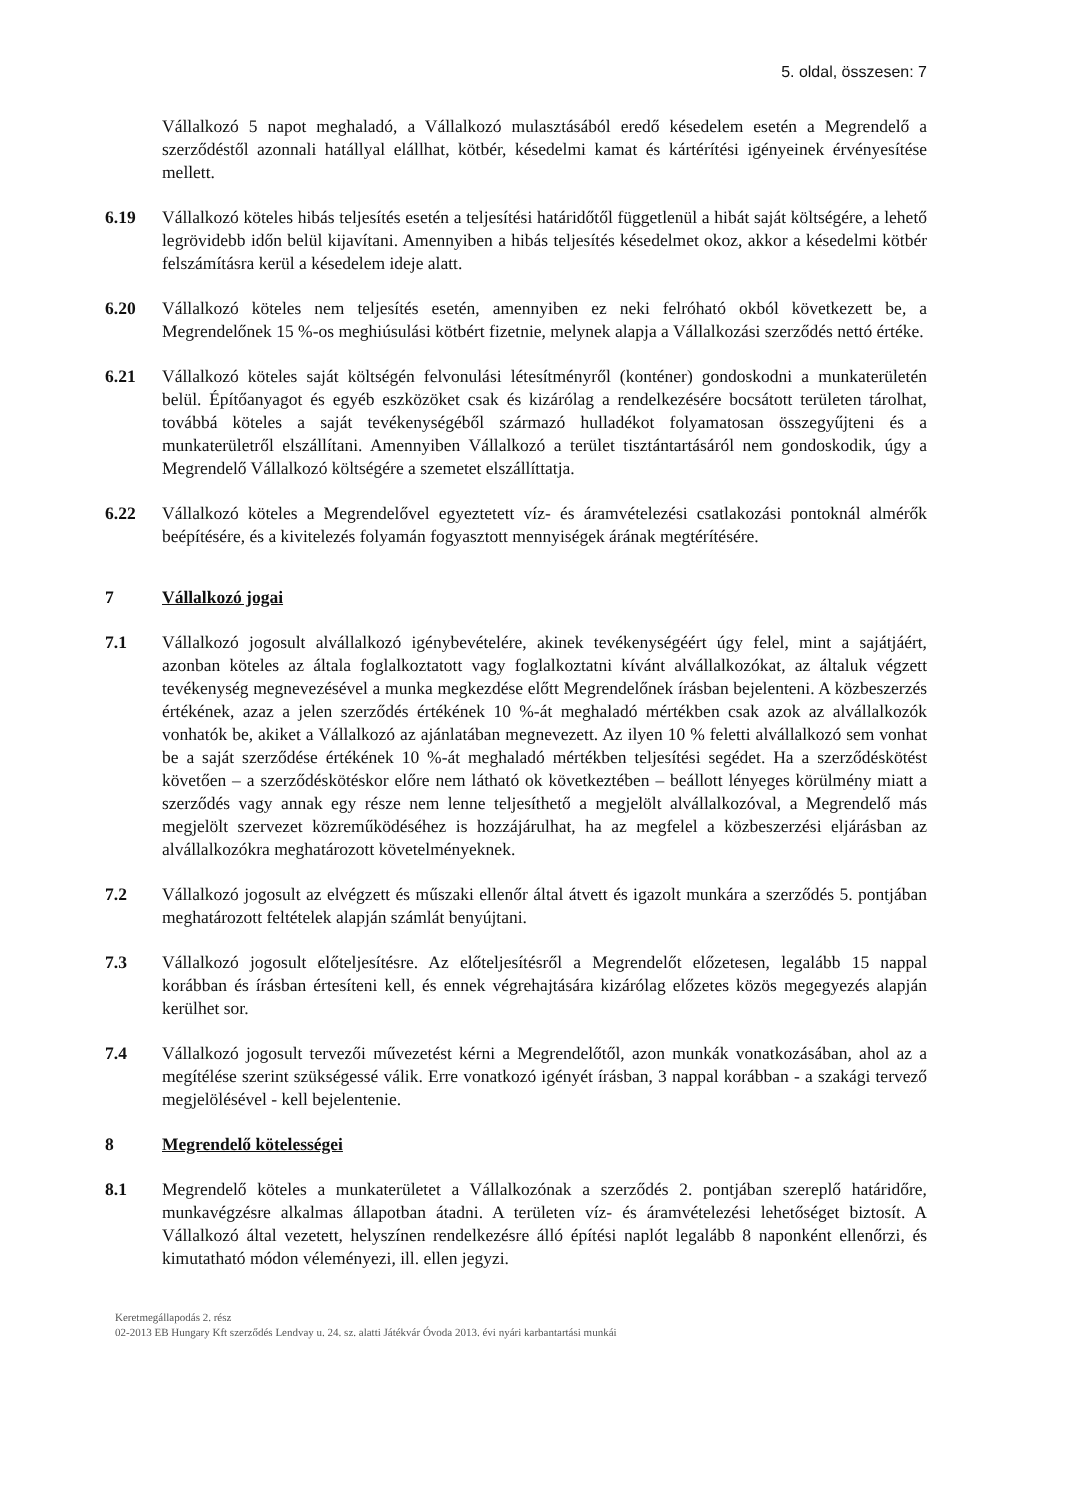5. oldal, összesen: 7
Vállalkozó 5 napot meghaladó, a Vállalkozó mulasztásából eredő késedelem esetén a Megrendelő a szerződéstől azonnali hatállyal elállhat, kötbér, késedelmi kamat és kártérítési igényeinek érvényesítése mellett.
6.19 Vállalkozó köteles hibás teljesítés esetén a teljesítési határidőtől függetlenül a hibát saját költségére, a lehető legrövidebb időn belül kijavítani. Amennyiben a hibás teljesítés késedelmet okoz, akkor a késedelmi kötbér felszámításra kerül a késedelem ideje alatt.
6.20 Vállalkozó köteles nem teljesítés esetén, amennyiben ez neki felróható okból következett be, a Megrendelőnek 15 %-os meghiúsulási kötbért fizetnie, melynek alapja a Vállalkozási szerződés nettó értéke.
6.21 Vállalkozó köteles saját költségén felvonulási létesítményről (konténer) gondoskodni a munkaterületén belül. Építőanyagot és egyéb eszközöket csak és kizárólag a rendelkezésére bocsátott területen tárolhat, továbbá köteles a saját tevékenységéből származó hulladékot folyamatosan összegyűjteni és a munkaterületről elszállítani. Amennyiben Vállalkozó a terület tisztántartásáról nem gondoskodik, úgy a Megrendelő Vállalkozó költségére a szemetet elszállíttatja.
6.22 Vállalkozó köteles a Megrendelővel egyeztetett víz- és áramvételezési csatlakozási pontoknál almérők beépítésére, és a kivitelezés folyamán fogyasztott mennyiségek árának megtérítésére.
7 Vállalkozó jogai
7.1 Vállalkozó jogosult alvállalkozó igénybevételére, akinek tevékenységéért úgy felel, mint a sajátjáért, azonban köteles az általa foglalkoztatott vagy foglalkoztatni kívánt alvállalkozókat, az általuk végzett tevékenység megnevezésével a munka megkezdése előtt Megrendelőnek írásban bejelenteni. A közbeszerzés értékének, azaz a jelen szerződés értékének 10 %-át meghaladó mértékben csak azok az alvállalkozók vonhatók be, akiket a Vállalkozó az ajánlatában megnevezett. Az ilyen 10 % feletti alvállalkozó sem vonhat be a saját szerződése értékének 10 %-át meghaladó mértékben teljesítési segédet. Ha a szerződéskötést követően – a szerződéskötéskor előre nem látható ok következtében – beállott lényeges körülmény miatt a szerződés vagy annak egy része nem lenne teljesíthető a megjelölt alvállalkozóval, a Megrendelő más megjelölt szervezet közreműködéséhez is hozzájárulhat, ha az megfelel a közbeszerzési eljárásban az alvállalkozókra meghatározott követelményeknek.
7.2 Vállalkozó jogosult az elvégzett és műszaki ellenőr által átvett és igazolt munkára a szerződés 5. pontjában meghatározott feltételek alapján számlát benyújtani.
7.3 Vállalkozó jogosult előteljesítésre. Az előteljesítésről a Megrendelőt előzetesen, legalább 15 nappal korábban és írásban értesíteni kell, és ennek végrehajtására kizárólag előzetes közös megegyezés alapján kerülhet sor.
7.4 Vállalkozó jogosult tervezői művezetést kérni a Megrendelőtől, azon munkák vonatkozásában, ahol az a megítélése szerint szükségessé válik. Erre vonatkozó igényét írásban, 3 nappal korábban - a szakági tervező megjelölésével - kell bejelentenie.
8 Megrendelő kötelességei
8.1 Megrendelő köteles a munkaterületet a Vállalkozónak a szerződés 2. pontjában szereplő határidőre, munkavégzésre alkalmas állapotban átadni. A területen víz- és áramvételezési lehetőséget biztosít. A Vállalkozó által vezetett, helyszínen rendelkezésre álló építési naplót legalább 8 naponként ellenőrzi, és kimutatható módon véleményezi, ill. ellen jegyzi.
Keretmegállapodás 2. rész
02-2013 EB Hungary Kft szerződés Lendvay u. 24. sz. alatti Játékvár Óvoda 2013. évi nyári karbantartási munkái